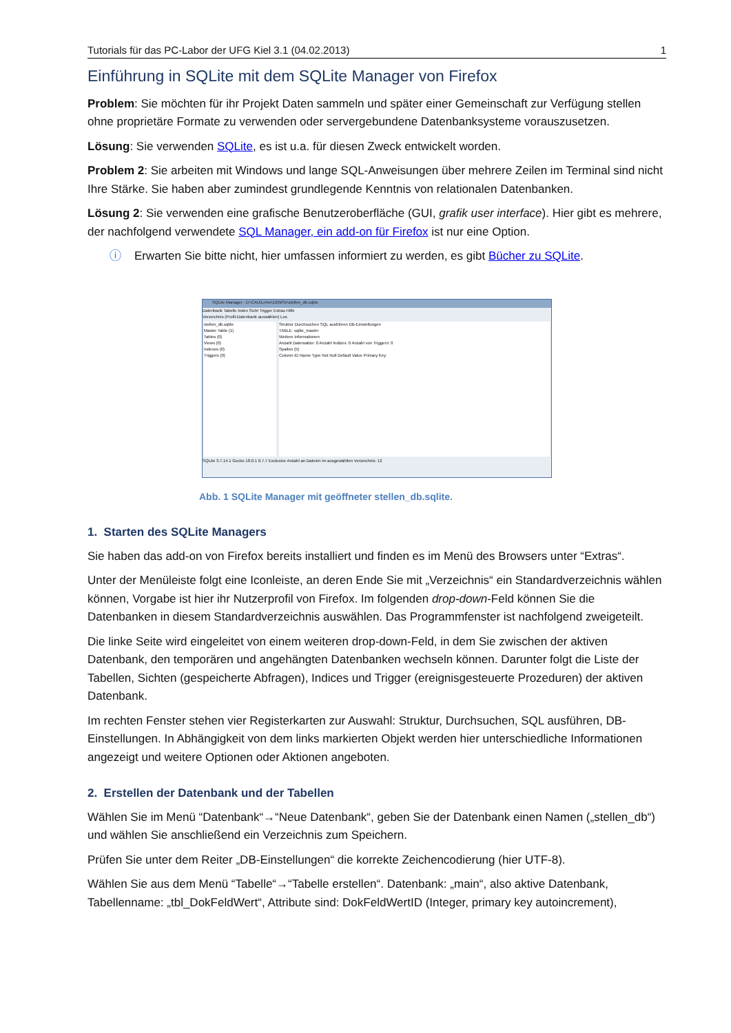Tutorials für das PC-Labor der UFG Kiel 3.1 (04.02.2013) 1
Einführung in SQLite mit dem SQLite Manager von Firefox
Problem: Sie möchten für ihr Projekt Daten sammeln und später einer Gemeinschaft zur Verfügung stellen ohne proprietäre Formate zu verwenden oder servergebundene Datenbanksysteme vorauszusetzen.
Lösung: Sie verwenden SQLite, es ist u.a. für diesen Zweck entwickelt worden.
Problem 2: Sie arbeiten mit Windows und lange SQL-Anweisungen über mehrere Zeilen im Terminal sind nicht Ihre Stärke. Sie haben aber zumindest grundlegende Kenntnis von relationalen Datenbanken.
Lösung 2: Sie verwenden eine grafische Benutzeroberfläche (GUI, grafik user interface). Hier gibt es mehrere, der nachfolgend verwendete SQL Manager, ein add-on für Firefox ist nur eine Option.
ⓘ Erwarten Sie bitte nicht, hier umfassen informiert zu werden, es gibt Bücher zu SQLite.
SQLite Manager - D:\CAU\Lehre\12WiSe\stellen_db.sqlite
Datenbank Tabelle Index Sicht Trigger Extras Hilfe
Verzeichnis (Profil-Datenbank auswählen) Los
stellen_db.sqlite
Master Table (1)
Tables (0)
Views (0)
Indexes (0)
Triggers (0)
Struktur Durchsuchen SQL ausführen DB-Einstellungen
TABLE: sqlite_master
Weitere Informationen
Anzahl Datensätze: 0 Anzahl Indizes: 0 Anzahl von Triggern: 0
Spalten (5)
Column ID Name Type Not Null Default Value Primary Key
SQLite 3.7.14.1 Gecko 18.0.1 0.7.7 Exclusive Anzahl an Dateien im ausgewählten Verzeichnis: 12
Abb. 1 SQLite Manager mit geöffneter stellen_db.sqlite.
1. Starten des SQLite Managers
Sie haben das add-on von Firefox bereits installiert und finden es im Menü des Browsers unter “Extras“.
Unter der Menüleiste folgt eine Iconleiste, an deren Ende Sie mit „Verzeichnis“ ein Standardverzeichnis wählen können, Vorgabe ist hier ihr Nutzerprofil von Firefox. Im folgenden drop-down-Feld können Sie die Datenbanken in diesem Standardverzeichnis auswählen. Das Programmfenster ist nachfolgend zweigeteilt.
Die linke Seite wird eingeleitet von einem weiteren drop-down-Feld, in dem Sie zwischen der aktiven Datenbank, den temporären und angehängten Datenbanken wechseln können. Darunter folgt die Liste der Tabellen, Sichten (gespeicherte Abfragen), Indices und Trigger (ereignisgesteuerte Prozeduren) der aktiven Datenbank.
Im rechten Fenster stehen vier Registerkarten zur Auswahl: Struktur, Durchsuchen, SQL ausführen, DB-Einstellungen. In Abhängigkeit von dem links markierten Objekt werden hier unterschiedliche Informationen angezeigt und weitere Optionen oder Aktionen angeboten.
2. Erstellen der Datenbank und der Tabellen
Wählen Sie im Menü “Datenbank“→“Neue Datenbank“, geben Sie der Datenbank einen Namen („stellen_db“) und wählen Sie anschließend ein Verzeichnis zum Speichern.
Prüfen Sie unter dem Reiter „DB-Einstellungen“ die korrekte Zeichencodierung (hier UTF-8).
Wählen Sie aus dem Menü “Tabelle“→“Tabelle erstellen“. Datenbank: „main“, also aktive Datenbank, Tabellenname: „tbl_DokFeldWert“, Attribute sind: DokFeldWertID (Integer, primary key autoincrement),